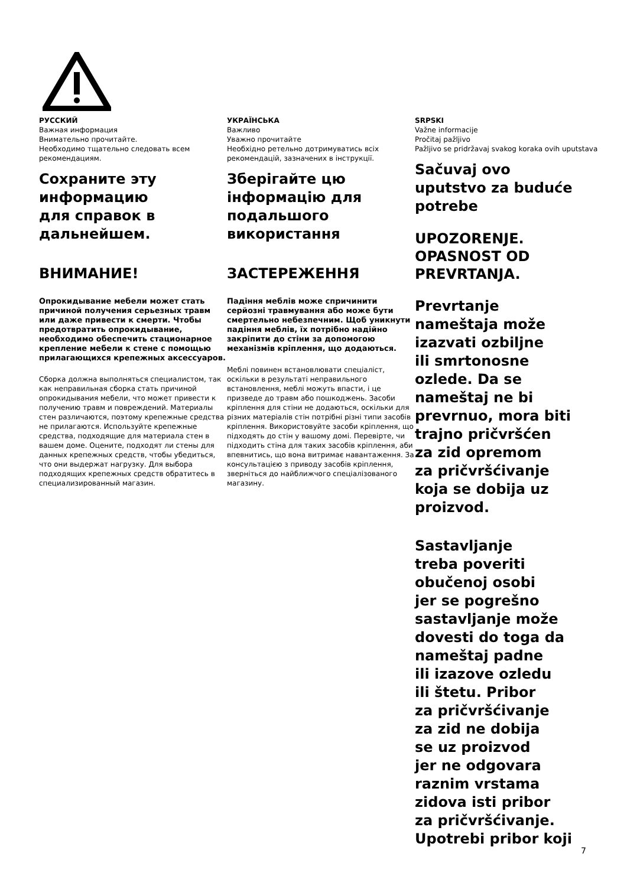РУССКИЙ
Важная информация
Внимательно прочитайте.
Необходимо тщательно следовать всем рекомендациям.
Сохраните эту
информацию
для справок в
дальнейшем.
ВНИМАНИЕ!
Опрокидывание мебели может стать причиной получения серьезных травм или даже привести к смерти. Чтобы предотвратить опрокидывание, необходимо обеспечить стационарное крепление мебели к стене с помощью прилагающихся крепежных аксессуаров.
Сборка должна выполняться специалистом, так как неправильная сборка стать причиной опрокидывания мебели, что может привести к получению травм и повреждений. Материалы стен различаются, поэтому крепежные средства не прилагаются. Используйте крепежные средства, подходящие для материала стен в вашем доме. Оцените, подходят ли стены для данных крепежных средств, чтобы убедиться, что они выдержат нагрузку. Для выбора подходящих крепежных средств обратитесь в специализированный магазин.
УКРАЇНСЬКА
Важливо
Уважно прочитайте
Необхідно ретельно дотримуватись всіх рекомендацій, зазначених в інструкції.
Зберігайте цю
інформацію для
подальшого
використання
ЗАСТЕРЕЖЕННЯ
Падіння меблів може спричинити серйозні травмування або може бути смертельно небезпечним. Щоб уникнути падіння меблів, їх потрібно надійно закріпити до стіни за допомогою механізмів кріплення, що додаються.
Меблі повинен встановлювати спеціаліст, оскільки в результаті неправильного встановлення, меблі можуть впасти, і це призведе до травм або пошкоджень. Засоби кріплення для стіни не додаються, оскільки для різних матеріалів стін потрібні різні типи засобів кріплення. Використовуйте засоби кріплення, що підходять до стін у вашому домі. Перевірте, чи підходить стіна для таких засобів кріплення, аби впевнитись, що вона витримає навантаження. За консультацією з приводу засобів кріплення, зверніться до найближчого спеціалізованого магазину.
SRPSKI
Važne informacije
Pročitaj pažljivo
Pažljivo se pridržavaj svakog koraka ovih uputstava
Sačuvaj ovo
uputstvo za buduće
potrebe
UPOZORENJE.
OPASNOST OD
PREVRTANJA.
Prevrtanje
nameštaja može
izazvati ozbiljne
ili smrtonosne
ozlede. Da se
nameštaj ne bi
prevrnuo, mora biti
trajno pričvršćen
za zid opremom
za pričvršćivanje
koja se dobija uz
proizvod.
Sastavljanje
treba poveriti
obučenoj osobi
jer se pogrešno
sastavljanje može
dovesti do toga da
nameštaj padne
ili izazove ozledu
ili štetu. Pribor
za pričvršćivanje
za zid ne dobija
se uz proizvod
jer ne odgovara
raznim vrstama
zidova isti pribor
za pričvršćivanje.
Upotrebi pribor koji
7